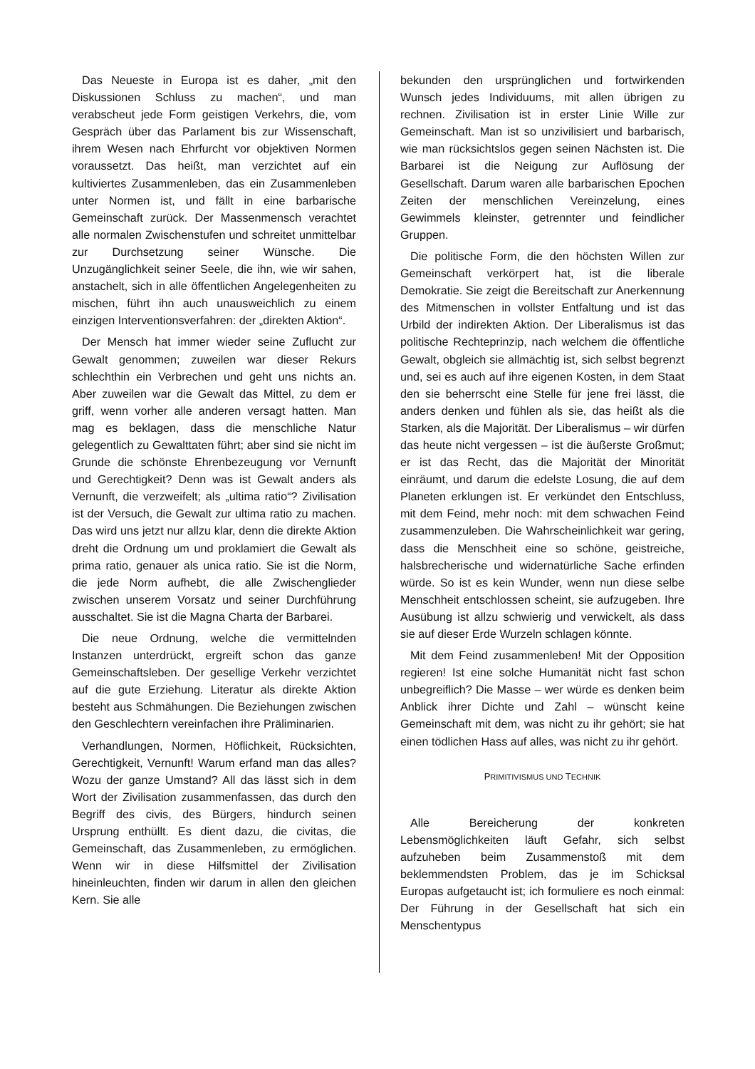Das Neueste in Europa ist es daher, „mit den Diskussionen Schluss zu machen“, und man verabscheut jede Form geistigen Verkehrs, die, vom Gespräch über das Parlament bis zur Wissenschaft, ihrem Wesen nach Ehrfurcht vor objektiven Normen voraussetzt. Das heißt, man verzichtet auf ein kultiviertes Zusammenleben, das ein Zusammenleben unter Normen ist, und fällt in eine barbarische Gemeinschaft zurück. Der Massenmensch verachtet alle normalen Zwischenstufen und schreitet unmittelbar zur Durchsetzung seiner Wünsche. Die Unzugänglichkeit seiner Seele, die ihn, wie wir sahen, anstachelt, sich in alle öffentlichen Angelegenheiten zu mischen, führt ihn auch unausweichlich zu einem einzigen Interventionsverfahren: der „direkten Aktion“.
Der Mensch hat immer wieder seine Zuflucht zur Gewalt genommen; zuweilen war dieser Rekurs schlechthin ein Verbrechen und geht uns nichts an. Aber zuweilen war die Gewalt das Mittel, zu dem er griff, wenn vorher alle anderen versagt hatten. Man mag es beklagen, dass die menschliche Natur gelegentlich zu Gewalttaten führt; aber sind sie nicht im Grunde die schönste Ehrenbezeugung vor Vernunft und Gerechtigkeit? Denn was ist Gewalt anders als Vernunft, die verzweifelt; als „ultima ratio“? Zivilisation ist der Versuch, die Gewalt zur ultima ratio zu machen. Das wird uns jetzt nur allzu klar, denn die direkte Aktion dreht die Ordnung um und proklamiert die Gewalt als prima ratio, genauer als unica ratio. Sie ist die Norm, die jede Norm aufhebt, die alle Zwischenglieder zwischen unserem Vorsatz und seiner Durchführung ausschaltet. Sie ist die Magna Charta der Barbarei.
Die neue Ordnung, welche die vermittelnden Instanzen unterdrückt, ergreift schon das ganze Gemeinschaftsleben. Der gesellige Verkehr verzichtet auf die gute Erziehung. Literatur als direkte Aktion besteht aus Schmähungen. Die Beziehungen zwischen den Geschlechtern vereinfachen ihre Präliminarien.
Verhandlungen, Normen, Höflichkeit, Rücksichten, Gerechtigkeit, Vernunft! Warum erfand man das alles? Wozu der ganze Umstand? All das lässt sich in dem Wort der Zivilisation zusammenfassen, das durch den Begriff des civis, des Bürgers, hindurch seinen Ursprung enthüllt. Es dient dazu, die civitas, die Gemeinschaft, das Zusammenleben, zu ermöglichen. Wenn wir in diese Hilfsmittel der Zivilisation hineinleuchten, finden wir darum in allen den gleichen Kern. Sie alle
bekunden den ursprünglichen und fortwirkenden Wunsch jedes Individuums, mit allen übrigen zu rechnen. Zivilisation ist in erster Linie Wille zur Gemeinschaft. Man ist so unzivilisiert und barbarisch, wie man rücksichtslos gegen seinen Nächsten ist. Die Barbarei ist die Neigung zur Auflösung der Gesellschaft. Darum waren alle barbarischen Epochen Zeiten der menschlichen Vereinzelung, eines Gewimmels kleinster, getrennter und feindlicher Gruppen.
Die politische Form, die den höchsten Willen zur Gemeinschaft verkörpert hat, ist die liberale Demokratie. Sie zeigt die Bereitschaft zur Anerkennung des Mitmenschen in vollster Entfaltung und ist das Urbild der indirekten Aktion. Der Liberalismus ist das politische Rechteprinzip, nach welchem die öffentliche Gewalt, obgleich sie allmächtig ist, sich selbst begrenzt und, sei es auch auf ihre eigenen Kosten, in dem Staat den sie beherrscht eine Stelle für jene frei lässt, die anders denken und fühlen als sie, das heißt als die Starken, als die Majorität. Der Liberalismus – wir dürfen das heute nicht vergessen – ist die äußerste Großmut; er ist das Recht, das die Majorität der Minorität einräumt, und darum die edelste Losung, die auf dem Planeten erklungen ist. Er verkündet den Entschluss, mit dem Feind, mehr noch: mit dem schwachen Feind zusammenzuleben. Die Wahrscheinlichkeit war gering, dass die Menschheit eine so schöne, geistreiche, halsbrecherische und widernatürliche Sache erfinden würde. So ist es kein Wunder, wenn nun diese selbe Menschheit entschlossen scheint, sie aufzugeben. Ihre Ausübung ist allzu schwierig und verwickelt, als dass sie auf dieser Erde Wurzeln schlagen könnte.
Mit dem Feind zusammenleben! Mit der Opposition regieren! Ist eine solche Humanität nicht fast schon unbegreiflich? Die Masse – wer würde es denken beim Anblick ihrer Dichte und Zahl – wünscht keine Gemeinschaft mit dem, was nicht zu ihr gehört; sie hat einen tödlichen Hass auf alles, was nicht zu ihr gehört.
PRIMITIVISMUS UND TECHNIK
Alle Bereicherung der konkreten Lebensmöglichkeiten läuft Gefahr, sich selbst aufzuheben beim Zusammenstoß mit dem beklemmendsten Problem, das je im Schicksal Europas aufgetaucht ist; ich formuliere es noch einmal: Der Führung in der Gesellschaft hat sich ein Menschentypus